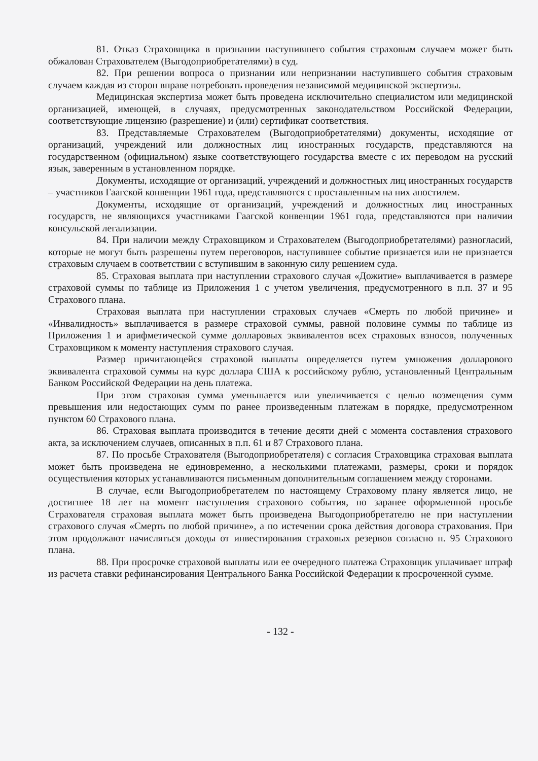81. Отказ Страховщика в признании наступившего события страховым случаем может быть обжалован Страхователем (Выгодоприобретателями) в суд.
82. При решении вопроса о признании или непризнании наступившего события страховым случаем каждая из сторон вправе потребовать проведения независимой медицинской экспертизы.
Медицинская экспертиза может быть проведена исключительно специалистом или медицинской организацией, имеющей, в случаях, предусмотренных законодательством Российской Федерации, соответствующие лицензию (разрешение) и (или) сертификат соответствия.
83. Представляемые Страхователем (Выгодоприобретателями) документы, исходящие от организаций, учреждений или должностных лиц иностранных государств, представляются на государственном (официальном) языке соответствующего государства вместе с их переводом на русский язык, заверенным в установленном порядке.
Документы, исходящие от организаций, учреждений и должностных лиц иностранных государств – участников Гаагской конвенции 1961 года, представляются с проставленным на них апостилем.
Документы, исходящие от организаций, учреждений и должностных лиц иностранных государств, не являющихся участниками Гаагской конвенции 1961 года, представляются при наличии консульской легализации.
84. При наличии между Страховщиком и Страхователем (Выгодоприобретателями) разногласий, которые не могут быть разрешены путем переговоров, наступившее событие признается или не признается страховым случаем в соответствии с вступившим в законную силу решением суда.
85. Страховая выплата при наступлении страхового случая «Дожитие» выплачивается в размере страховой суммы по таблице из Приложения 1 с учетом увеличения, предусмотренного в п.п. 37 и 95 Страхового плана.
Страховая выплата при наступлении страховых случаев «Смерть по любой причине» и «Инвалидность» выплачивается в размере страховой суммы, равной половине суммы по таблице из Приложения 1 и арифметической сумме долларовых эквивалентов всех страховых взносов, полученных Страховщиком к моменту наступления страхового случая.
Размер причитающейся страховой выплаты определяется путем умножения долларового эквивалента страховой суммы на курс доллара США к российскому рублю, установленный Центральным Банком Российской Федерации на день платежа.
При этом страховая сумма уменьшается или увеличивается с целью возмещения сумм превышения или недостающих сумм по ранее произведенным платежам в порядке, предусмотренном пунктом 60 Страхового плана.
86. Страховая выплата производится в течение десяти дней с момента составления страхового акта, за исключением случаев, описанных в п.п. 61 и 87 Страхового плана.
87. По просьбе Страхователя (Выгодоприобретателя) с согласия Страховщика страховая выплата может быть произведена не единовременно, а несколькими платежами, размеры, сроки и порядок осуществления которых устанавливаются письменным дополнительным соглашением между сторонами.
В случае, если Выгодоприобретателем по настоящему Страховому плану является лицо, не достигшее 18 лет на момент наступления страхового события, по заранее оформленной просьбе Страхователя страховая выплата может быть произведена Выгодоприобретателю не при наступлении страхового случая «Смерть по любой причине», а по истечении срока действия договора страхования. При этом продолжают начисляться доходы от инвестирования страховых резервов согласно п. 95 Страхового плана.
88. При просрочке страховой выплаты или ее очередного платежа Страховщик уплачивает штраф из расчета ставки рефинансирования Центрального Банка Российской Федерации к просроченной сумме.
- 132 -